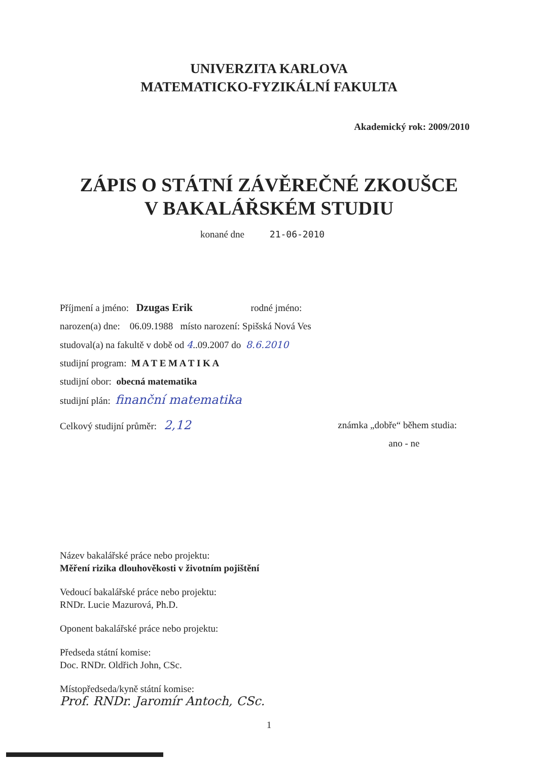UNIVERZITA KARLOVA
MATEMATICKO-FYZIKÁLNÍ FAKULTA
Akademický rok: 2009/2010
ZÁPIS O STÁTNÍ ZÁVĚREČNÉ ZKOUŠCE
V BAKALÁŘSKÉM STUDIU
konané dne 21-06-2010
Příjmení a jméno: Dzugas Erik rodné jméno:
narozen(a) dne: 06.09.1988 místo narození: Spišská Nová Ves
studoval(a) na fakultě v době od 4..09.2007 do 8.6.2010
studijní program: M A T E M A T I K A
studijní obor: obecná matematika
studijní plán: finanční matematika
Celkový studijní průměr: 2,12 známka „dobře“ během studia:
ano - ne
Název bakalářské práce nebo projektu:
Měření rizika dlouhověkosti v životním pojištění
Vedoucí bakalářské práce nebo projektu:
RNDr. Lucie Mazurová, Ph.D.
Oponent bakalářské práce nebo projektu:
Předseda státní komise:
Doc. RNDr. Oldřich John, CSc.
Místopředseda/kyně státní komise:
Prof. RNDr. Jaromír Antoch, CSc.
1